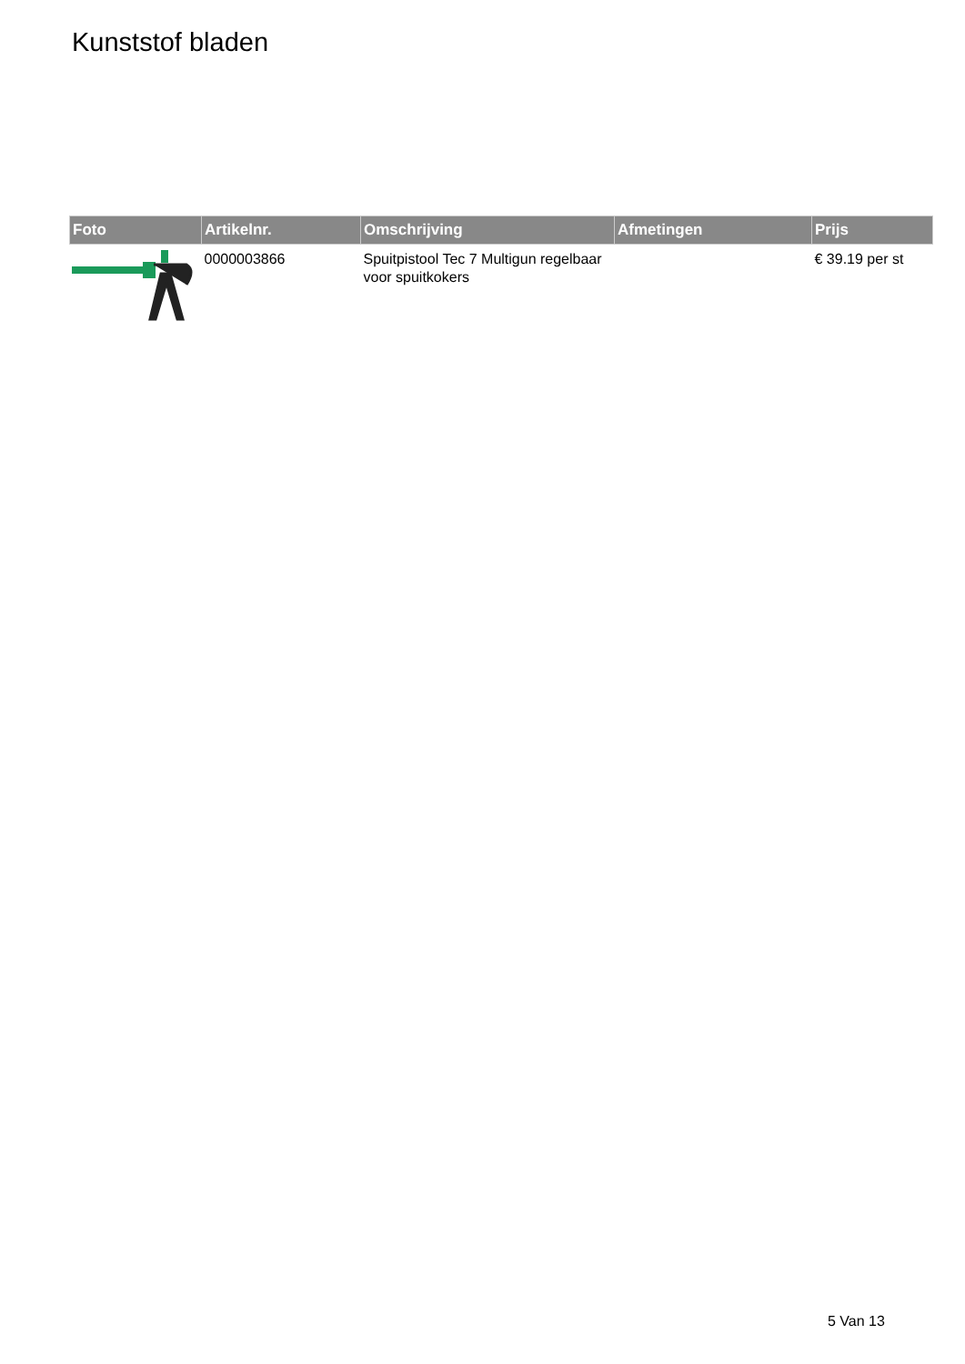Kunststof bladen
| Foto | Artikelnr. | Omschrijving | Afmetingen | Prijs |
| --- | --- | --- | --- | --- |
| | 0000003866 | Spuitpistool Tec 7 Multigun regelbaar voor spuitkokers | | € 39.19 per st |
5 Van 13